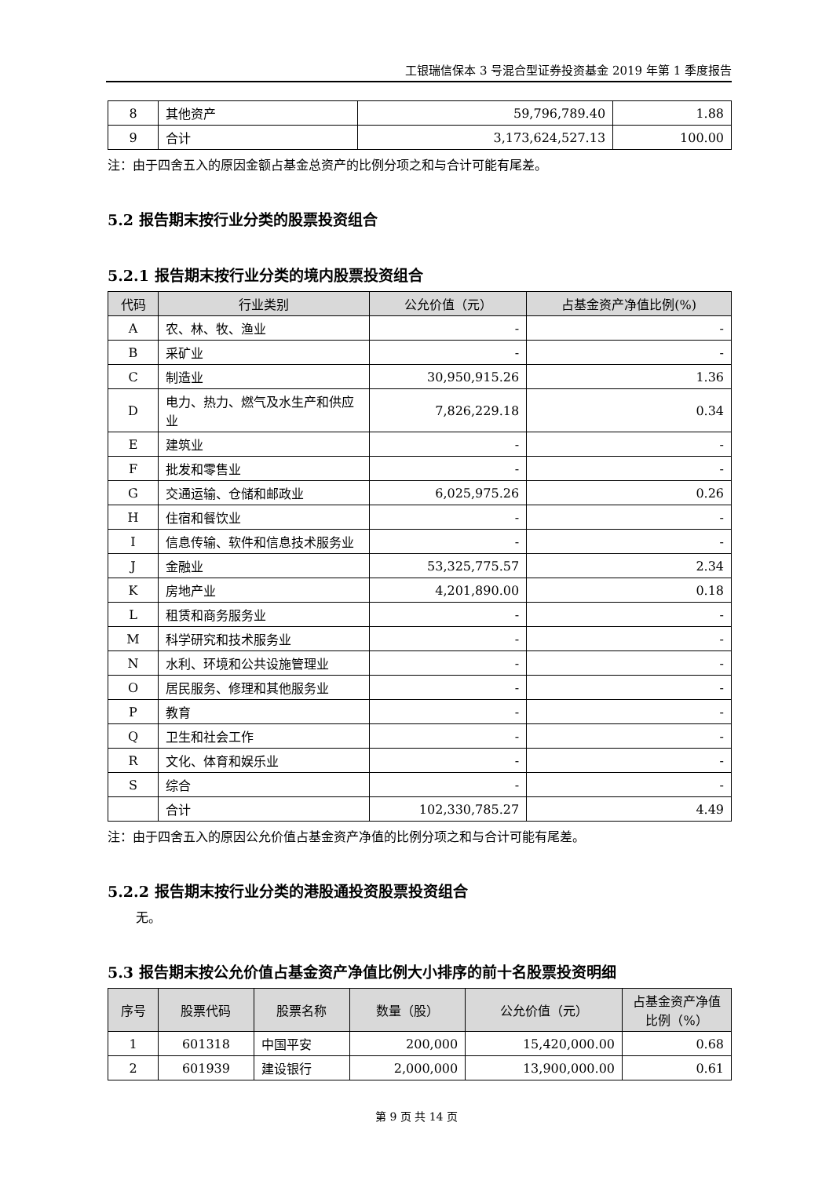工银瑞信保本 3 号混合型证券投资基金 2019 年第 1 季度报告
| 8 | 其他资产 | 59,796,789.40 | 1.88 |
| 9 | 合计 | 3,173,624,527.13 | 100.00 |
注：由于四舍五入的原因金额占基金总资产的比例分项之和与合计可能有尾差。
5.2 报告期末按行业分类的股票投资组合
5.2.1 报告期末按行业分类的境内股票投资组合
| 代码 | 行业类别 | 公允价值（元） | 占基金资产净值比例(%) |
| --- | --- | --- | --- |
| A | 农、林、牧、渔业 | - | - |
| B | 采矿业 | - | - |
| C | 制造业 | 30,950,915.26 | 1.36 |
| D | 电力、热力、燃气及水生产和供应业 | 7,826,229.18 | 0.34 |
| E | 建筑业 | - | - |
| F | 批发和零售业 | - | - |
| G | 交通运输、仓储和邮政业 | 6,025,975.26 | 0.26 |
| H | 住宿和餐饮业 | - | - |
| I | 信息传输、软件和信息技术服务业 | - | - |
| J | 金融业 | 53,325,775.57 | 2.34 |
| K | 房地产业 | 4,201,890.00 | 0.18 |
| L | 租赁和商务服务业 | - | - |
| M | 科学研究和技术服务业 | - | - |
| N | 水利、环境和公共设施管理业 | - | - |
| O | 居民服务、修理和其他服务业 | - | - |
| P | 教育 | - | - |
| Q | 卫生和社会工作 | - | - |
| R | 文化、体育和娱乐业 | - | - |
| S | 综合 | - | - |
| | 合计 | 102,330,785.27 | 4.49 |
注：由于四舍五入的原因公允价值占基金资产净值的比例分项之和与合计可能有尾差。
5.2.2 报告期末按行业分类的港股通投资股票投资组合
无。
5.3 报告期末按公允价值占基金资产净值比例大小排序的前十名股票投资明细
| 序号 | 股票代码 | 股票名称 | 数量（股） | 公允价值（元） | 占基金资产净值比例（%） |
| --- | --- | --- | --- | --- | --- |
| 1 | 601318 | 中国平安 | 200,000 | 15,420,000.00 | 0.68 |
| 2 | 601939 | 建设银行 | 2,000,000 | 13,900,000.00 | 0.61 |
第 9 页 共 14 页